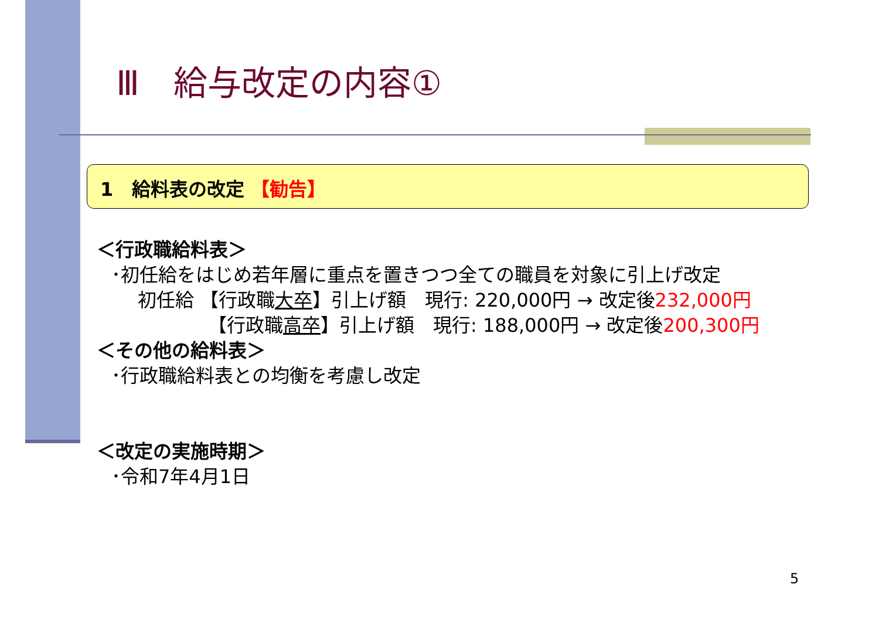Ⅲ　給与改定の内容①
1　給料表の改定 【勧告】
＜行政職給料表＞
･初任給をはじめ若年層に重点を置きつつ全ての職員を対象に引上げ改定
初任給 【行政職大卒】引上げ額　現行: 220,000円 → 改定後232,000円
【行政職高卒】引上げ額　現行: 188,000円 → 改定後200,300円
＜その他の給料表＞
･行政職給料表との均衡を考慮し改定
＜改定の実施時期＞
･令和7年4月1日
5